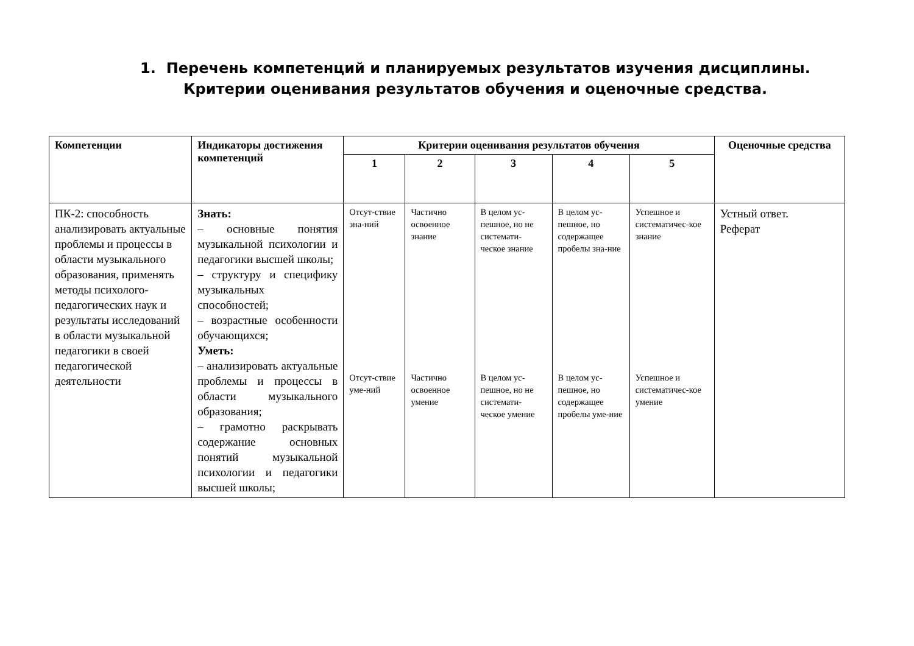1. Перечень компетенций и планируемых результатов изучения дисциплины. Критерии оценивания результатов обучения и оценочные средства.
| Компетенции | Индикаторы достижения компетенций | Критерии оценивания результатов обучения | | | | | Оценочные средства |
| --- | --- | --- | --- | --- | --- | --- | --- |
| | | 1 | 2 | 3 | 4 | 5 | |
| ПК-2: способность анализировать актуальные проблемы и процессы в области музыкального образования, применять методы психолого-педагогических наук и результаты исследований в области музыкальной педагогики в своей педагогической деятельности | Знать: – основные понятия музыкальной психологии и педагогики высшей школы; – структуру и специфику музыкальных способностей; – возрастные особенности обучающихся; Уметь: – анализировать актуальные проблемы и процессы в области музыкального образования; – грамотно раскрывать содержание основных понятий музыкальной психологии и педагогики высшей школы; | Отсут-ствие зна-ний Отсут-ствие уме-ний | Частично освоенное знание Частично освоенное умение | В целом ус-пешное, но не системати-ческое знание В целом ус-пешное, но не системати-ческое умение | В целом ус-пешное, но содержащее пробелы зна-ние В целом ус-пешное, но содержащее пробелы уме-ние | Успешное и систематичес-кое знание Успешное и систематичес-кое умение | Устный ответ. Реферат |